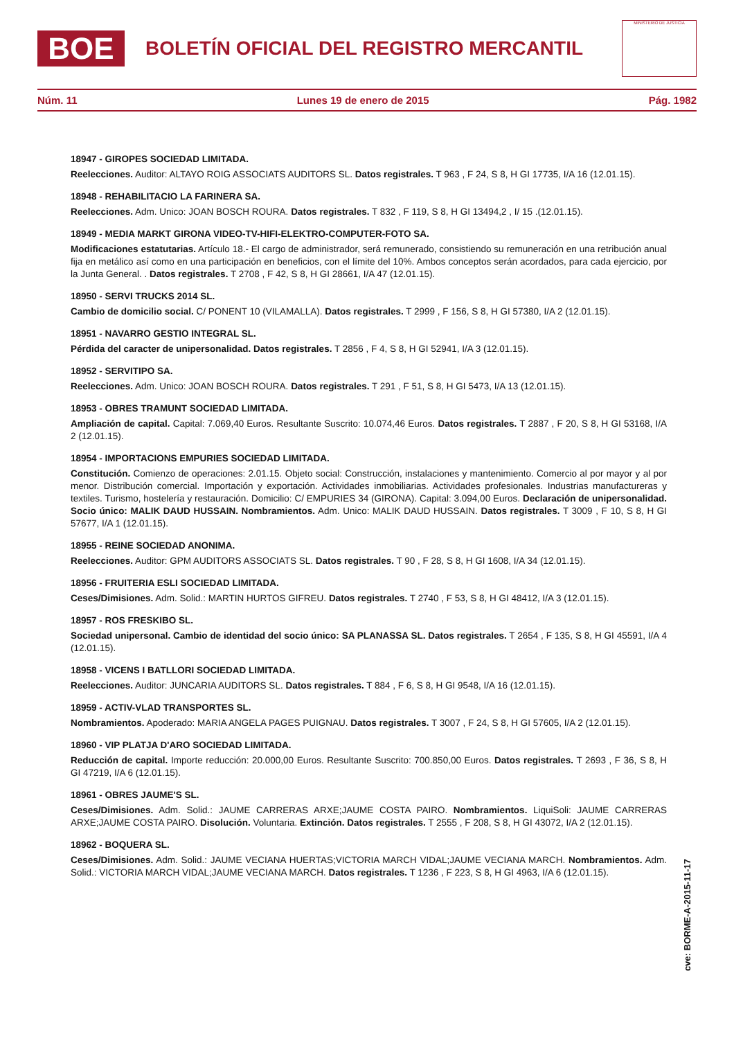BOE
BOLETÍN OFICIAL DEL REGISTRO MERCANTIL
MINISTERIO DE JUSTICIA
Núm. 11 Lunes 19 de enero de 2015 Pág. 1982
18947 - GIROPES SOCIEDAD LIMITADA.
Reelecciones. Auditor: ALTAYO ROIG ASSOCIATS AUDITORS SL. Datos registrales. T 963 , F 24, S 8, H GI 17735, I/A 16 (12.01.15).
18948 - REHABILITACIO LA FARINERA SA.
Reelecciones. Adm. Unico: JOAN BOSCH ROURA. Datos registrales. T 832 , F 119, S 8, H GI 13494,2 , I/ 15 .(12.01.15).
18949 - MEDIA MARKT GIRONA VIDEO-TV-HIFI-ELEKTRO-COMPUTER-FOTO SA.
Modificaciones estatutarias. Artículo 18.- El cargo de administrador, será remunerado, consistiendo su remuneración en una retribución anual fija en metálico así como en una participación en beneficios, con el límite del 10%. Ambos conceptos serán acordados, para cada ejercicio, por la Junta General. . Datos registrales. T 2708 , F 42, S 8, H GI 28661, I/A 47 (12.01.15).
18950 - SERVI TRUCKS 2014 SL.
Cambio de domicilio social. C/ PONENT 10 (VILAMALLA). Datos registrales. T 2999 , F 156, S 8, H GI 57380, I/A 2 (12.01.15).
18951 - NAVARRO GESTIO INTEGRAL SL.
Pérdida del caracter de unipersonalidad. Datos registrales. T 2856 , F 4, S 8, H GI 52941, I/A 3 (12.01.15).
18952 - SERVITIPO SA.
Reelecciones. Adm. Unico: JOAN BOSCH ROURA. Datos registrales. T 291 , F 51, S 8, H GI 5473, I/A 13 (12.01.15).
18953 - OBRES TRAMUNT SOCIEDAD LIMITADA.
Ampliación de capital. Capital: 7.069,40 Euros. Resultante Suscrito: 10.074,46 Euros. Datos registrales. T 2887 , F 20, S 8, H GI 53168, I/A 2 (12.01.15).
18954 - IMPORTACIONS EMPURIES SOCIEDAD LIMITADA.
Constitución. Comienzo de operaciones: 2.01.15. Objeto social: Construcción, instalaciones y mantenimiento. Comercio al por mayor y al por menor. Distribución comercial. Importación y exportación. Actividades inmobiliarias. Actividades profesionales. Industrias manufactureras y textiles. Turismo, hostelería y restauración. Domicilio: C/ EMPURIES 34 (GIRONA). Capital: 3.094,00 Euros. Declaración de unipersonalidad. Socio único: MALIK DAUD HUSSAIN. Nombramientos. Adm. Unico: MALIK DAUD HUSSAIN. Datos registrales. T 3009 , F 10, S 8, H GI 57677, I/A 1 (12.01.15).
18955 - REINE SOCIEDAD ANONIMA.
Reelecciones. Auditor: GPM AUDITORS ASSOCIATS SL. Datos registrales. T 90 , F 28, S 8, H GI 1608, I/A 34 (12.01.15).
18956 - FRUITERIA ESLI SOCIEDAD LIMITADA.
Ceses/Dimisiones. Adm. Solid.: MARTIN HURTOS GIFREU. Datos registrales. T 2740 , F 53, S 8, H GI 48412, I/A 3 (12.01.15).
18957 - ROS FRESKIBO SL.
Sociedad unipersonal. Cambio de identidad del socio único: SA PLANASSA SL. Datos registrales. T 2654 , F 135, S 8, H GI 45591, I/A 4 (12.01.15).
18958 - VICENS I BATLLORI SOCIEDAD LIMITADA.
Reelecciones. Auditor: JUNCARIA AUDITORS SL. Datos registrales. T 884 , F 6, S 8, H GI 9548, I/A 16 (12.01.15).
18959 - ACTIV-VLAD TRANSPORTES SL.
Nombramientos. Apoderado: MARIA ANGELA PAGES PUIGNAU. Datos registrales. T 3007 , F 24, S 8, H GI 57605, I/A 2 (12.01.15).
18960 - VIP PLATJA D'ARO SOCIEDAD LIMITADA.
Reducción de capital. Importe reducción: 20.000,00 Euros. Resultante Suscrito: 700.850,00 Euros. Datos registrales. T 2693 , F 36, S 8, H GI 47219, I/A 6 (12.01.15).
18961 - OBRES JAUME'S SL.
Ceses/Dimisiones. Adm. Solid.: JAUME CARRERAS ARXE;JAUME COSTA PAIRO. Nombramientos. LiquiSoli: JAUME CARRERAS ARXE;JAUME COSTA PAIRO. Disolución. Voluntaria. Extinción. Datos registrales. T 2555 , F 208, S 8, H GI 43072, I/A 2 (12.01.15).
18962 - BOQUERA SL.
Ceses/Dimisiones. Adm. Solid.: JAUME VECIANA HUERTAS;VICTORIA MARCH VIDAL;JAUME VECIANA MARCH. Nombramientos. Adm. Solid.: VICTORIA MARCH VIDAL;JAUME VECIANA MARCH. Datos registrales. T 1236 , F 223, S 8, H GI 4963, I/A 6 (12.01.15).
cve: BORME-A-2015-11-17